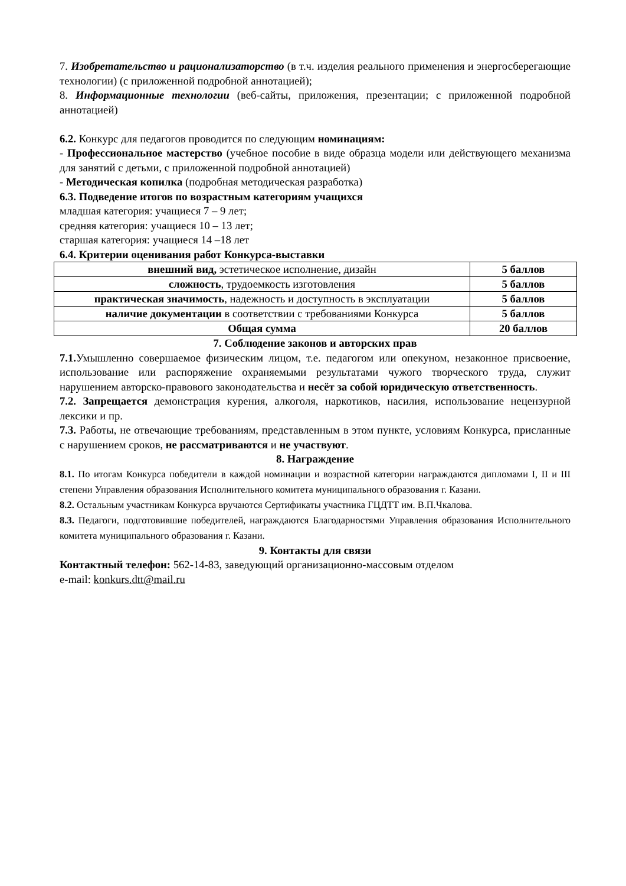7. Изобретательство и рационализаторство (в т.ч. изделия реального применения и энергосберегающие технологии) (с приложенной подробной аннотацией);
8. Информационные технологии (веб-сайты, приложения, презентации; с приложенной подробной аннотацией)
6.2. Конкурс для педагогов проводится по следующим номинациям:
- Профессиональное мастерство (учебное пособие в виде образца модели или действующего механизма для занятий с детьми, с приложенной подробной аннотацией)
- Методическая копилка (подробная методическая разработка)
6.3. Подведение итогов по возрастным категориям учащихся
младшая категория: учащиеся 7 – 9 лет;
средняя категория: учащиеся 10 – 13 лет;
старшая категория: учащиеся 14 –18 лет
6.4. Критерии оценивания работ Конкурса-выставки
| внешний вид, эстетическое исполнение, дизайн | 5 баллов |
| сложность , трудоемкость изготовления | 5 баллов |
| практическая значимость , надежность и доступность в эксплуатации | 5 баллов |
| наличие документации в соответствии с требованиями Конкурса | 5 баллов |
| Общая сумма | 20 баллов |
7. Соблюдение законов и авторских прав
7.1. Умышленно совершаемое физическим лицом, т.е. педагогом или опекуном, незаконное присвоение, использование или распоряжение охраняемыми результатами чужого творческого труда, служит нарушением авторско-правового законодательства и несёт за собой юридическую ответственность.
7.2. Запрещается демонстрация курения, алкоголя, наркотиков, насилия, использование нецензурной лексики и пр.
7.3. Работы, не отвечающие требованиям, представленным в этом пункте, условиям Конкурса, присланные с нарушением сроков, не рассматриваются и не участвуют.
8. Награждение
8.1. По итогам Конкурса победители в каждой номинации и возрастной категории награждаются дипломами I, II и III степени Управления образования Исполнительного комитета муниципального образования г. Казани.
8.2. Остальным участникам Конкурса вручаются Сертификаты участника ГЦДТТ им. В.П.Чкалова.
8.3. Педагоги, подготовившие победителей, награждаются Благодарностями Управления образования Исполнительного комитета муниципального образования г. Казани.
9. Контакты для связи
Контактный телефон: 562-14-83, заведующий организационно-массовым отделом
e-mail: konkurs.dtt@mail.ru